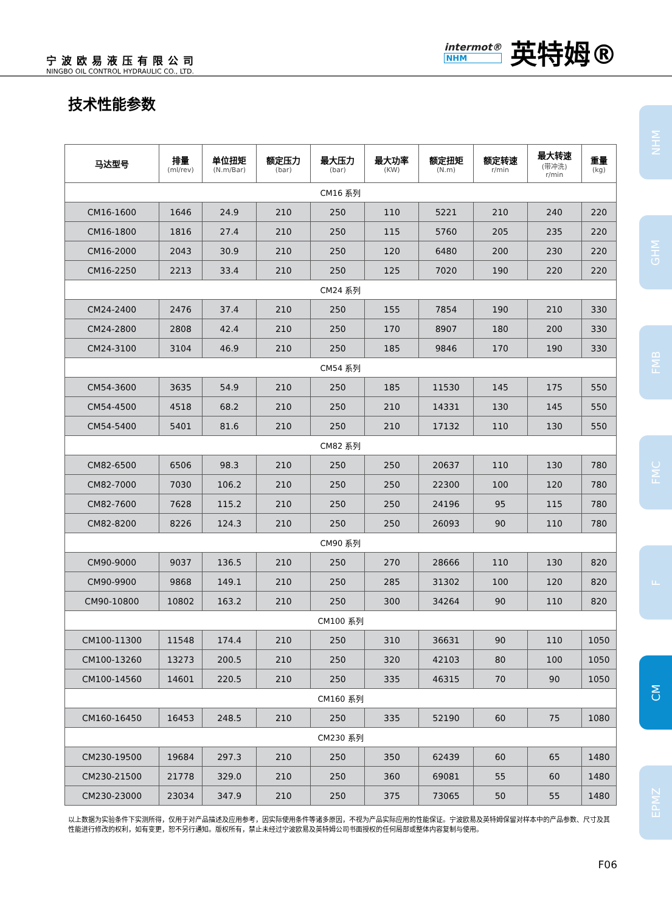宁波欧易液压有限公司
NINGBO OIL CONTROL HYDRAULIC CO., LTD.
intermot®
NHM
英特姆®
技术性能参数
| 马达型号 | 排量 (ml/rev) | 单位扭矩 (N.m/Bar) | 额定压力 (bar) | 最大压力 (bar) | 最大功率 (KW) | 额定扭矩 (N.m) | 额定转速 r/min | 最大转速 (带冲洗) r/min | 重量 (kg) |
| --- | --- | --- | --- | --- | --- | --- | --- | --- | --- |
| CM16 系列 | | | | | | | | | |
| CM16-1600 | 1646 | 24.9 | 210 | 250 | 110 | 5221 | 210 | 240 | 220 |
| CM16-1800 | 1816 | 27.4 | 210 | 250 | 115 | 5760 | 205 | 235 | 220 |
| CM16-2000 | 2043 | 30.9 | 210 | 250 | 120 | 6480 | 200 | 230 | 220 |
| CM16-2250 | 2213 | 33.4 | 210 | 250 | 125 | 7020 | 190 | 220 | 220 |
| CM24 系列 | | | | | | | | | |
| CM24-2400 | 2476 | 37.4 | 210 | 250 | 155 | 7854 | 190 | 210 | 330 |
| CM24-2800 | 2808 | 42.4 | 210 | 250 | 170 | 8907 | 180 | 200 | 330 |
| CM24-3100 | 3104 | 46.9 | 210 | 250 | 185 | 9846 | 170 | 190 | 330 |
| CM54 系列 | | | | | | | | | |
| CM54-3600 | 3635 | 54.9 | 210 | 250 | 185 | 11530 | 145 | 175 | 550 |
| CM54-4500 | 4518 | 68.2 | 210 | 250 | 210 | 14331 | 130 | 145 | 550 |
| CM54-5400 | 5401 | 81.6 | 210 | 250 | 210 | 17132 | 110 | 130 | 550 |
| CM82 系列 | | | | | | | | | |
| CM82-6500 | 6506 | 98.3 | 210 | 250 | 250 | 20637 | 110 | 130 | 780 |
| CM82-7000 | 7030 | 106.2 | 210 | 250 | 250 | 22300 | 100 | 120 | 780 |
| CM82-7600 | 7628 | 115.2 | 210 | 250 | 250 | 24196 | 95 | 115 | 780 |
| CM82-8200 | 8226 | 124.3 | 210 | 250 | 250 | 26093 | 90 | 110 | 780 |
| CM90 系列 | | | | | | | | | |
| CM90-9000 | 9037 | 136.5 | 210 | 250 | 270 | 28666 | 110 | 130 | 820 |
| CM90-9900 | 9868 | 149.1 | 210 | 250 | 285 | 31302 | 100 | 120 | 820 |
| CM90-10800 | 10802 | 163.2 | 210 | 250 | 300 | 34264 | 90 | 110 | 820 |
| CM100 系列 | | | | | | | | | |
| CM100-11300 | 11548 | 174.4 | 210 | 250 | 310 | 36631 | 90 | 110 | 1050 |
| CM100-13260 | 13273 | 200.5 | 210 | 250 | 320 | 42103 | 80 | 100 | 1050 |
| CM100-14560 | 14601 | 220.5 | 210 | 250 | 335 | 46315 | 70 | 90 | 1050 |
| CM160 系列 | | | | | | | | | |
| CM160-16450 | 16453 | 248.5 | 210 | 250 | 335 | 52190 | 60 | 75 | 1080 |
| CM230 系列 | | | | | | | | | |
| CM230-19500 | 19684 | 297.3 | 210 | 250 | 350 | 62439 | 60 | 65 | 1480 |
| CM230-21500 | 21778 | 329.0 | 210 | 250 | 360 | 69081 | 55 | 60 | 1480 |
| CM230-23000 | 23034 | 347.9 | 210 | 250 | 375 | 73065 | 50 | 55 | 1480 |
以上数据为实验条件下实测所得，仅用于对产品描述及应用参考，因实际使用条件等诸多原因，不视为产品实际应用的性能保证。宁波欧易及英特姆保留对样本中的产品参数、尺寸及其性能进行修改的权利，如有变更，恕不另行通知。版权所有，禁止未经过宁波欧易及英特姆公司书面授权的任何局部或整体内容复制与使用。
F06
NHM
GHM
FMB
FMC
F
CM
EPMZ